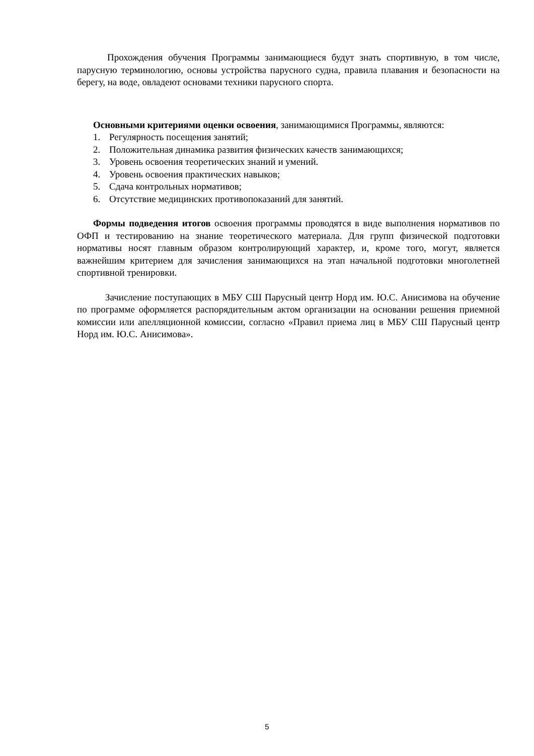Прохождения обучения Программы занимающиеся будут знать спортивную, в том числе, парусную терминологию, основы устройства парусного судна, правила плавания и безопасности на берегу, на воде, овладеют основами техники парусного спорта.
Основными критериями оценки освоения, занимающимися Программы, являются:
1. Регулярность посещения занятий;
2. Положительная динамика развития физических качеств занимающихся;
3. Уровень освоения теоретических знаний и умений.
4. Уровень освоения практических навыков;
5. Сдача контрольных нормативов;
6. Отсутствие медицинских противопоказаний для занятий.
Формы подведения итогов освоения программы проводятся в виде выполнения нормативов по ОФП и тестированию на знание теоретического материала. Для групп физической подготовки нормативы носят главным образом контролирующий характер, и, кроме того, могут, является важнейшим критерием для зачисления занимающихся на этап начальной подготовки многолетней спортивной тренировки.
Зачисление поступающих в МБУ СШ Парусный центр Норд им. Ю.С. Анисимова на обучение по программе оформляется распорядительным актом организации на основании решения приемной комиссии или апелляционной комиссии, согласно «Правил приема лиц в МБУ СШ Парусный центр Норд им. Ю.С. Анисимова».
5